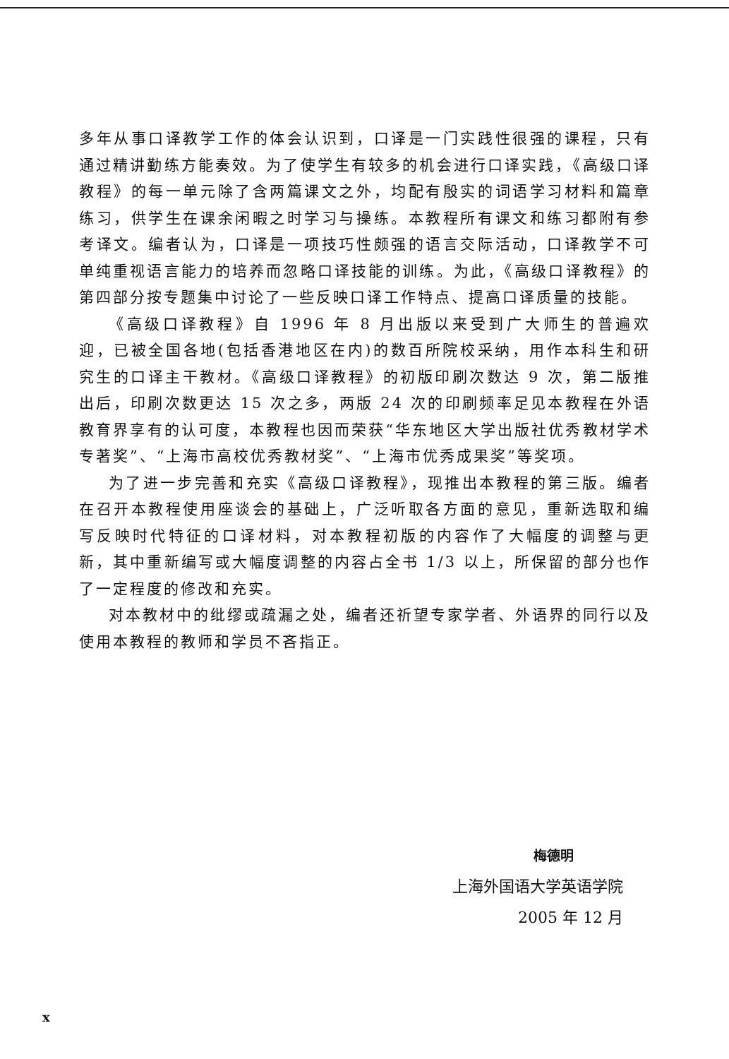多年从事口译教学工作的体会认识到，口译是一门实践性很强的课程，只有通过精讲勤练方能奏效。为了使学生有较多的机会进行口译实践，《高级口译教程》的每一单元除了含两篇课文之外，均配有殷实的词语学习材料和篇章练习，供学生在课余闲暇之时学习与操练。本教程所有课文和练习都附有参考译文。编者认为，口译是一项技巧性颇强的语言交际活动，口译教学不可单纯重视语言能力的培养而忽略口译技能的训练。为此，《高级口译教程》的第四部分按专题集中讨论了一些反映口译工作特点、提高口译质量的技能。
《高级口译教程》自 1996 年 8 月出版以来受到广大师生的普遍欢迎，已被全国各地(包括香港地区在内)的数百所院校采纳，用作本科生和研究生的口译主干教材。《高级口译教程》的初版印刷次数达 9 次，第二版推出后，印刷次数更达 15 次之多，两版 24 次的印刷频率足见本教程在外语教育界享有的认可度，本教程也因而荣获“华东地区大学出版社优秀教材学术专著奖”、“上海市高校优秀教材奖”、“上海市优秀成果奖”等奖项。
为了进一步完善和充实《高级口译教程》，现推出本教程的第三版。编者在召开本教程使用座谈会的基础上，广泛听取各方面的意见，重新选取和编写反映时代特征的口译材料，对本教程初版的内容作了大幅度的调整与更新，其中重新编写或大幅度调整的内容占全书 1/3 以上，所保留的部分也作了一定程度的修改和充实。
对本教材中的纰缪或疏漏之处，编者还祈望专家学者、外语界的同行以及使用本教程的教师和学员不吝指正。
梅德明
上海外国语大学英语学院
2005 年 12 月
x